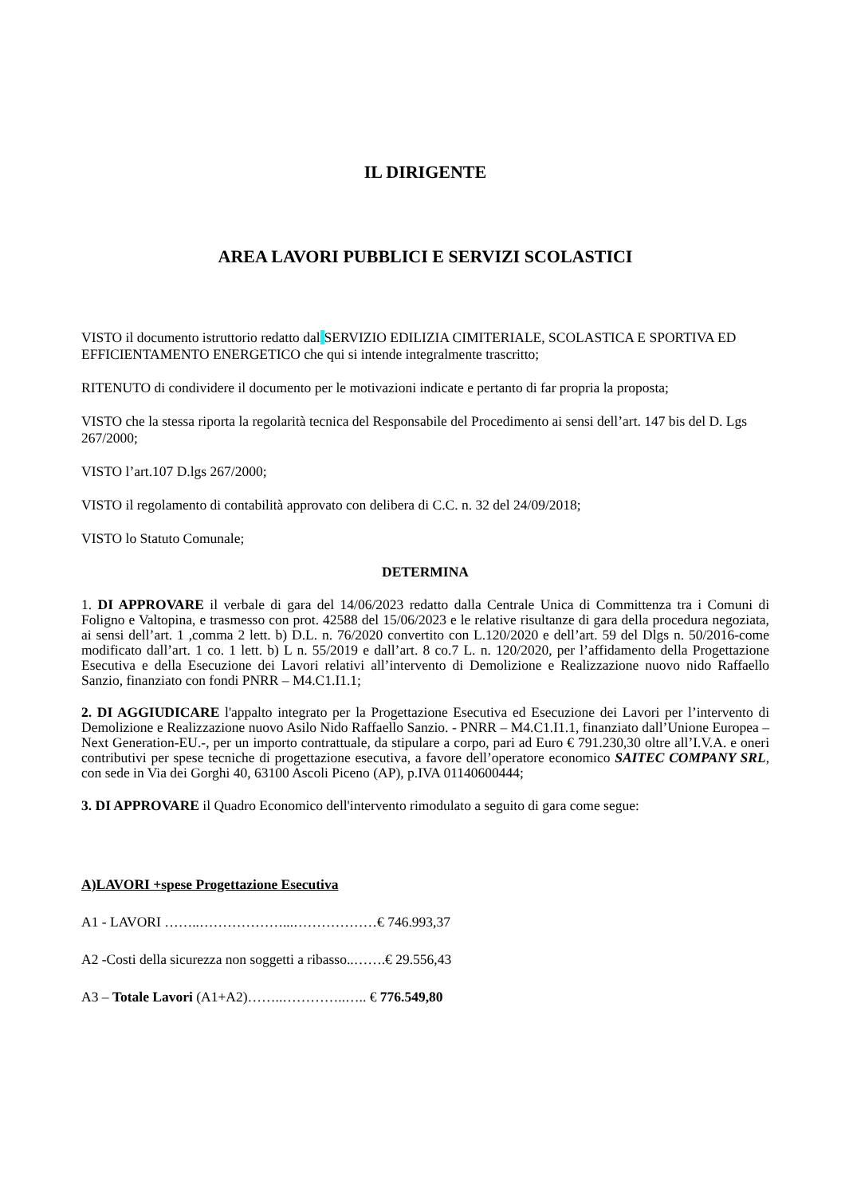IL DIRIGENTE
AREA LAVORI PUBBLICI E SERVIZI SCOLASTICI
VISTO il documento istruttorio redatto dal SERVIZIO EDILIZIA CIMITERIALE, SCOLASTICA E SPORTIVA ED EFFICIENTAMENTO ENERGETICO che qui si intende integralmente trascritto;
RITENUTO di condividere il documento per le motivazioni indicate e pertanto di far propria la proposta;
VISTO che la stessa riporta la regolarità tecnica del Responsabile del Procedimento ai sensi dell’art. 147 bis del D. Lgs 267/2000;
VISTO l’art.107 D.lgs 267/2000;
VISTO il regolamento di contabilità approvato con delibera di C.C. n. 32 del 24/09/2018;
VISTO lo Statuto Comunale;
DETERMINA
1. DI APPROVARE il verbale di gara del 14/06/2023 redatto dalla Centrale Unica di Committenza tra i Comuni di Foligno e Valtopina, e trasmesso con prot. 42588 del 15/06/2023 e le relative risultanze di gara della procedura negoziata, ai sensi dell’art. 1 ,comma 2 lett. b) D.L. n. 76/2020 convertito con L.120/2020 e dell’art. 59 del Dlgs n. 50/2016-come modificato dall’art. 1 co. 1 lett. b) L n. 55/2019 e dall’art. 8 co.7 L. n. 120/2020, per l’affidamento della Progettazione Esecutiva e della Esecuzione dei Lavori relativi all’intervento di Demolizione e Realizzazione nuovo nido Raffaello Sanzio, finanziato con fondi PNRR – M4.C1.I1.1;
2. DI AGGIUDICARE l'appalto integrato per la Progettazione Esecutiva ed Esecuzione dei Lavori per l’intervento di Demolizione e Realizzazione nuovo Asilo Nido Raffaello Sanzio. - PNRR – M4.C1.I1.1, finanziato dall’Unione Europea – Next Generation-EU.-, per un importo contrattuale, da stipulare a corpo, pari ad Euro € 791.230,30 oltre all’I.V.A. e oneri contributivi per spese tecniche di progettazione esecutiva, a favore dell’operatore economico SAITEC COMPANY SRL, con sede in Via dei Gorghi 40, 63100 Ascoli Piceno (AP), p.IVA 01140600444;
3. DI APPROVARE il Quadro Economico dell'intervento rimodulato a seguito di gara come segue:
A)LAVORI +spese Progettazione Esecutiva
A1 - LAVORI ……..………………...………………€ 746.993,37
A2 -Costi della sicurezza non soggetti a ribasso..…….€ 29.556,43
A3 – Totale Lavori (A1+A2)……..…………..….. € 776.549,80